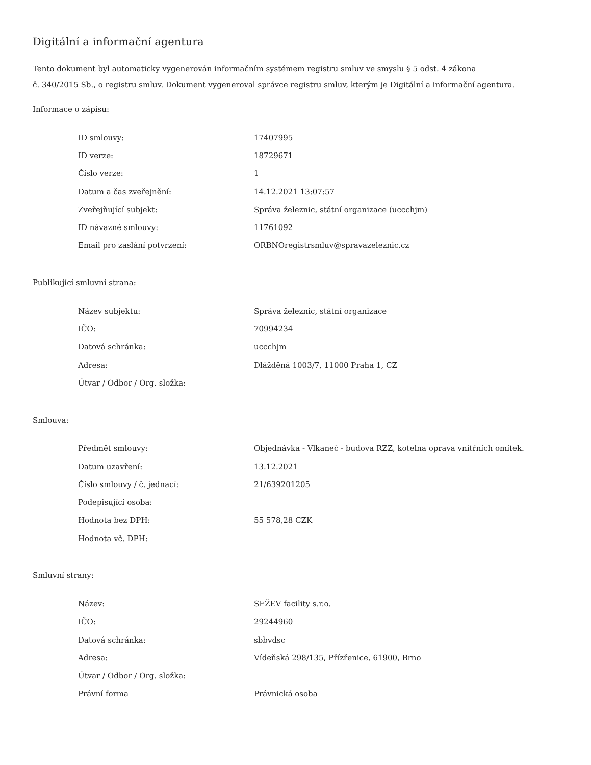Digitální a informační agentura
Tento dokument byl automaticky vygenerován informačním systémem registru smluv ve smyslu § 5 odst. 4 zákona
č. 340/2015 Sb., o registru smluv. Dokument vygeneroval správce registru smluv, kterým je Digitální a informační agentura.
Informace o zápisu:
| ID smlouvy: | 17407995 |
| ID verze: | 18729671 |
| Číslo verze: | 1 |
| Datum a čas zveřejnění: | 14.12.2021 13:07:57 |
| Zveřejňující subjekt: | Správa železnic, státní organizace (uccchjm) |
| ID návazné smlouvy: | 11761092 |
| Email pro zaslání potvrzení: | ORBNOregistrsmluv@spravazeleznic.cz |
Publikující smluvní strana:
| Název subjektu: | Správa železnic, státní organizace |
| IČO: | 70994234 |
| Datová schránka: | uccchjm |
| Adresa: | Dlážděná 1003/7, 11000 Praha 1, CZ |
| Útvar / Odbor / Org. složka: | |
Smlouva:
| Předmět smlouvy: | Objednávka - Vlkaneč - budova RZZ, kotelna oprava vnitřních omítek. |
| Datum uzavření: | 13.12.2021 |
| Číslo smlouvy / č. jednací: | 21/639201205 |
| Podepisující osoba: | |
| Hodnota bez DPH: | 55 578,28 CZK |
| Hodnota vč. DPH: | |
Smluvní strany:
| Název: | SEŽEV facility s.r.o. |
| IČO: | 29244960 |
| Datová schránka: | sbbvdsc |
| Adresa: | Vídeňská 298/135, Přízřenice, 61900, Brno |
| Útvar / Odbor / Org. složka: | |
| Právní forma | Právnická osoba |